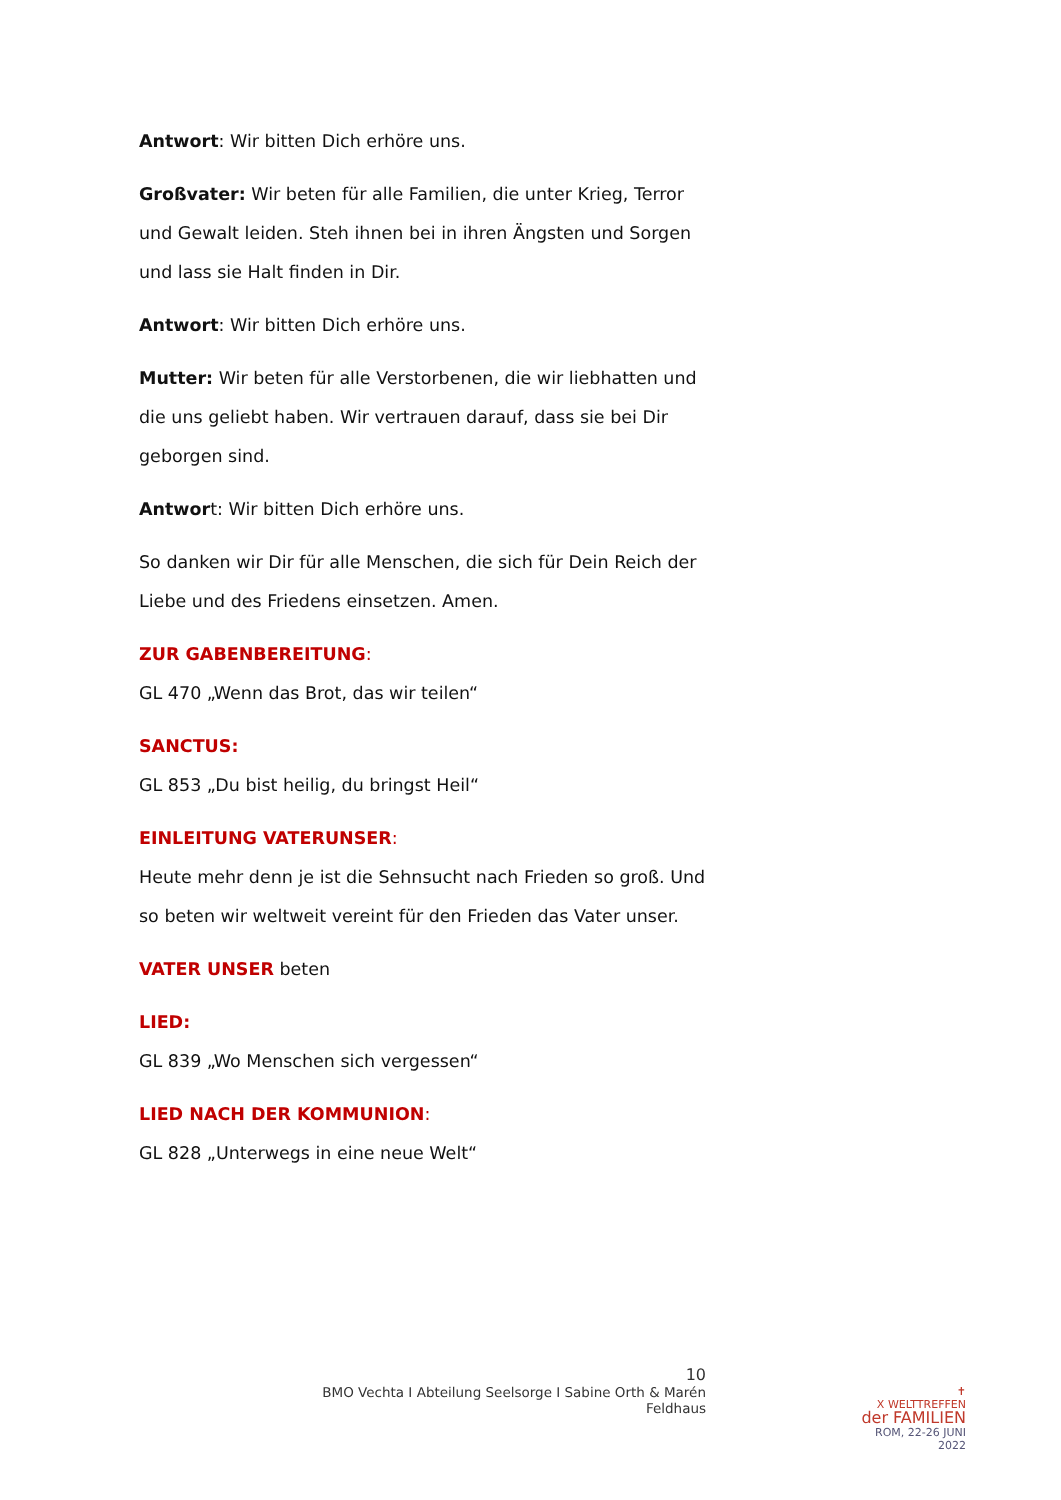Antwort: Wir bitten Dich erhöre uns.
Großvater: Wir beten für alle Familien, die unter Krieg, Terror und Gewalt leiden. Steh ihnen bei in ihren Ängsten und Sorgen und lass sie Halt finden in Dir.
Antwort: Wir bitten Dich erhöre uns.
Mutter: Wir beten für alle Verstorbenen, die wir liebhatten und die uns geliebt haben. Wir vertrauen darauf, dass sie bei Dir geborgen sind.
Antwort: Wir bitten Dich erhöre uns.
So danken wir Dir für alle Menschen, die sich für Dein Reich der Liebe und des Friedens einsetzen. Amen.
ZUR GABENBEREITUNG:
GL 470 „Wenn das Brot, das wir teilen“
SANCTUS:
GL 853 „Du bist heilig, du bringst Heil“
EINLEITUNG VATERUNSER:
Heute mehr denn je ist die Sehnsucht nach Frieden so groß. Und so beten wir weltweit vereint für den Frieden das Vater unser.
VATER UNSER beten
LIED:
GL 839 „Wo Menschen sich vergessen“
LIED NACH DER KOMMUNION:
GL 828 „Unterwegs in eine neue Welt“
10
BMO Vechta I Abteilung Seelsorge I Sabine Orth & Marén Feldhaus
✝
X WELTTREFFEN
der FAMILIEN
ROM, 22-26 JUNI 2022